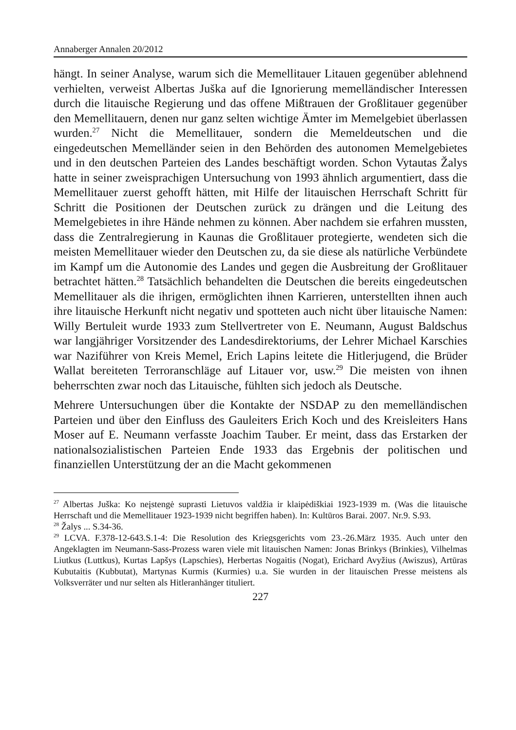Annaberger Annalen 20/2012
hängt. In seiner Analyse, warum sich die Memellitauer Litauen gegenüber ablehnend verhielten, verweist Albertas Juška auf die Ignorierung memelländischer Interessen durch die litauische Regierung und das offene Mißtrauen der Großlitauer gegenüber den Memellitauern, denen nur ganz selten wichtige Ämter im Memelgebiet überlassen wurden.<sup>27</sup> Nicht die Memellitauer, sondern die Memeldeutschen und die eingedeutschen Memelländer seien in den Behörden des autonomen Memelgebietes und in den deutschen Parteien des Landes beschäftigt worden. Schon Vytautas Žalys hatte in seiner zweisprachigen Untersuchung von 1993 ähnlich argumentiert, dass die Memellitauer zuerst gehofft hätten, mit Hilfe der litauischen Herrschaft Schritt für Schritt die Positionen der Deutschen zurück zu drängen und die Leitung des Memelgebietes in ihre Hände nehmen zu können. Aber nachdem sie erfahren mussten, dass die Zentralregierung in Kaunas die Großlitauer protegierte, wendeten sich die meisten Memellitauer wieder den Deutschen zu, da sie diese als natürliche Verbündete im Kampf um die Autonomie des Landes und gegen die Ausbreitung der Großlitauer betrachtet hätten.<sup>28</sup> Tatsächlich behandelten die Deutschen die bereits eingedeutschen Memellitauer als die ihrigen, ermöglichten ihnen Karrieren, unterstellten ihnen auch ihre litauische Herkunft nicht negativ und spotteten auch nicht über litauische Namen: Willy Bertuleit wurde 1933 zum Stellvertreter von E. Neumann, August Baldschus war langjähriger Vorsitzender des Landesdirektoriums, der Lehrer Michael Karschies war Naziführer von Kreis Memel, Erich Lapins leitete die Hitlerjugend, die Brüder Wallat bereiteten Terroranschläge auf Litauer vor, usw.<sup>29</sup> Die meisten von ihnen beherrschten zwar noch das Litauische, fühlten sich jedoch als Deutsche.
Mehrere Untersuchungen über die Kontakte der NSDAP zu den memelländischen Parteien und über den Einfluss des Gauleiters Erich Koch und des Kreisleiters Hans Moser auf E. Neumann verfasste Joachim Tauber. Er meint, dass das Erstarken der nationalsozialistischen Parteien Ende 1933 das Ergebnis der politischen und finanziellen Unterstützung der an die Macht gekommenen
<sup>27</sup> Albertas Juška: Ko neįstengė suprasti Lietuvos valdžia ir klaipėdiškiai 1923-1939 m. (Was die litauische Herrschaft und die Memellitauer 1923-1939 nicht begriffen haben). In: Kultūros Barai. 2007. Nr.9. S.93.
<sup>28</sup> Žalys ... S.34-36.
<sup>29</sup> LCVA. F.378-12-643.S.1-4: Die Resolution des Kriegsgerichts vom 23.-26.März 1935. Auch unter den Angeklagten im Neumann-Sass-Prozess waren viele mit litauischen Namen: Jonas Brinkys (Brinkies), Vilhelmas Liutkus (Luttkus), Kurtas Lapšys (Lapschies), Herbertas Nogaitis (Nogat), Erichard Avyžius (Awiszus), Artūras Kubutaitis (Kubbutat), Martynas Kurmis (Kurmies) u.a. Sie wurden in der litauischen Presse meistens als Volksverräter und nur selten als Hitleranhänger tituliert.
227